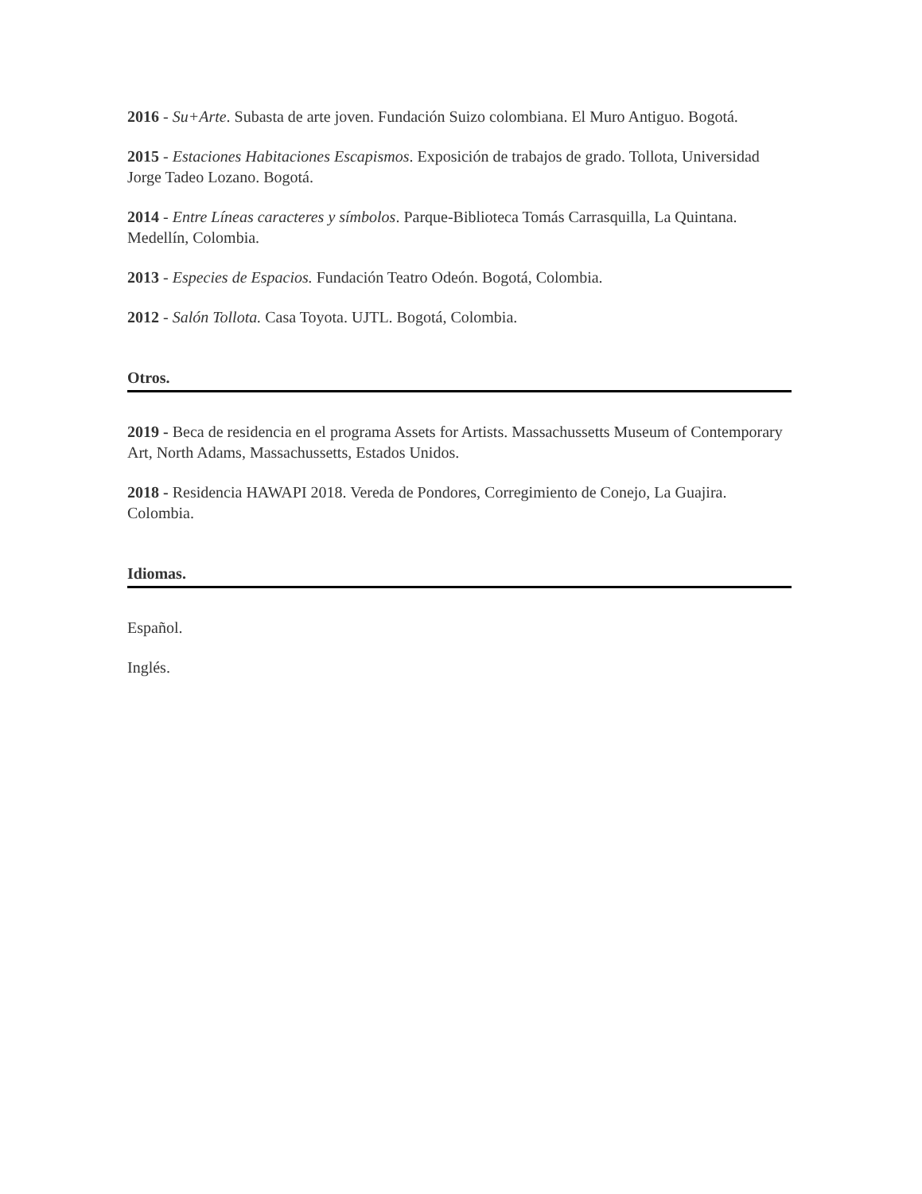2016 - Su+Arte. Subasta de arte joven. Fundación Suizo colombiana. El Muro Antiguo. Bogotá.
2015 - Estaciones Habitaciones Escapismos. Exposición de trabajos de grado. Tollota, Universidad Jorge Tadeo Lozano. Bogotá.
2014 - Entre Líneas caracteres y símbolos. Parque-Biblioteca Tomás Carrasquilla, La Quintana. Medellín, Colombia.
2013 - Especies de Espacios. Fundación Teatro Odeón. Bogotá, Colombia.
2012 - Salón Tollota. Casa Toyota. UJTL. Bogotá, Colombia.
Otros.
2019 - Beca de residencia en el programa Assets for Artists. Massachussetts Museum of Contemporary Art, North Adams, Massachussetts, Estados Unidos.
2018 - Residencia HAWAPI 2018. Vereda de Pondores, Corregimiento de Conejo, La Guajira. Colombia.
Idiomas.
Español.
Inglés.